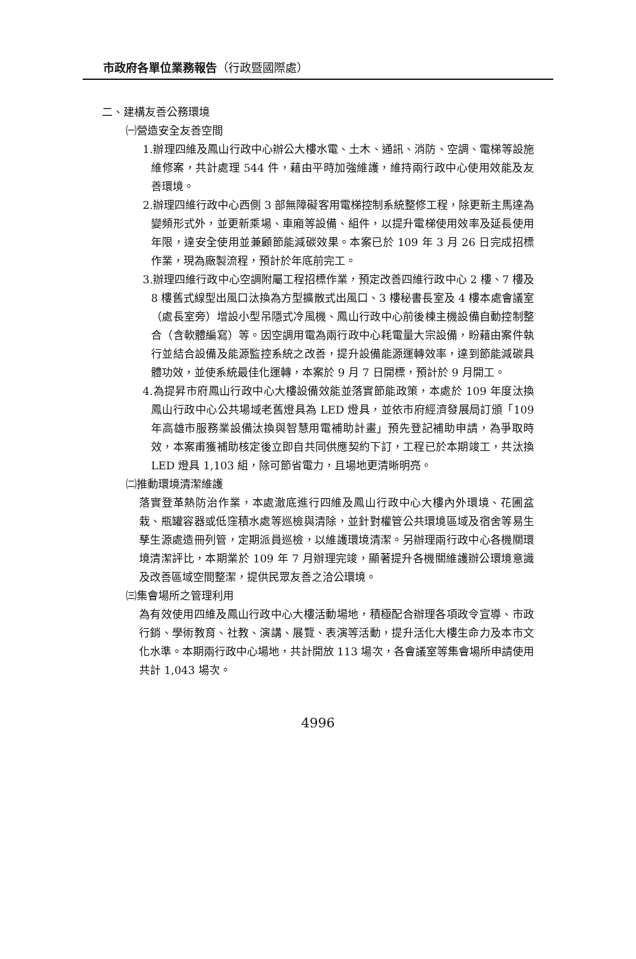市政府各單位業務報告（行政暨國際處）
二、建構友善公務環境
㈠營造安全友善空間
1.辦理四維及鳳山行政中心辦公大樓水電、土木、通訊、消防、空調、電梯等設施維修案，共計處理 544 件，藉由平時加強維護，維持兩行政中心使用效能及友善環境。
2.辦理四維行政中心西側 3 部無障礙客用電梯控制系統整修工程，除更新主馬達為變頻形式外，並更新乘場、車廂等設備、組件，以提升電梯使用效率及延長使用年限，達安全使用並兼顧節能減碳效果。本案已於 109 年 3 月 26 日完成招標作業，現為廠製流程，預計於年底前完工。
3.辦理四維行政中心空調附屬工程招標作業，預定改善四維行政中心 2 樓、7 樓及 8 樓舊式線型出風口汰換為方型擴散式出風口、3 樓秘書長室及 4 樓本處會議室（處長室旁）增設小型吊隱式冷風機、鳳山行政中心前後棟主機設備自動控制整合（含軟體編寫）等。因空調用電為兩行政中心耗電量大宗設備，盼藉由案件執行並結合設備及能源監控系統之改善，提升設備能源運轉效率，達到節能減碳具體功效，並使系統最佳化運轉，本案於 9 月 7 日開標，預計於 9 月開工。
4.為提昇市府鳳山行政中心大樓設備效能並落實節能政策，本處於 109 年度汰換鳳山行政中心公共場域老舊燈具為 LED 燈具，並依市府經濟發展局訂頒「109 年高雄市服務業設備汰換與智慧用電補助計畫」預先登記補助申請，為爭取時效，本案甫獲補助核定後立即自共同供應契約下訂，工程已於本期竣工，共汰換 LED 燈具 1,103 組，除可節省電力，且場地更清晰明亮。
㈡推動環境清潔維護
落實登革熱防治作業，本處澈底進行四維及鳳山行政中心大樓內外環境、花圃盆栽、瓶罐容器或低窪積水處等巡檢與清除，並針對權管公共環境區域及宿舍等易生孳生源處造冊列管，定期派員巡檢，以維護環境清潔。另辦理兩行政中心各機關環境清潔評比，本期業於 109 年 7 月辦理完竣，顯著提升各機關維護辦公環境意識及改善區域空間整潔，提供民眾友善之洽公環境。
㈢集會場所之管理利用
為有效使用四維及鳳山行政中心大樓活動場地，積極配合辦理各項政令宣導、市政行銷、學術教育、社教、演講、展覽、表演等活動，提升活化大樓生命力及本市文化水準。本期兩行政中心場地，共計開放 113 場次，各會議室等集會場所申請使用共計 1,043 場次。
4996